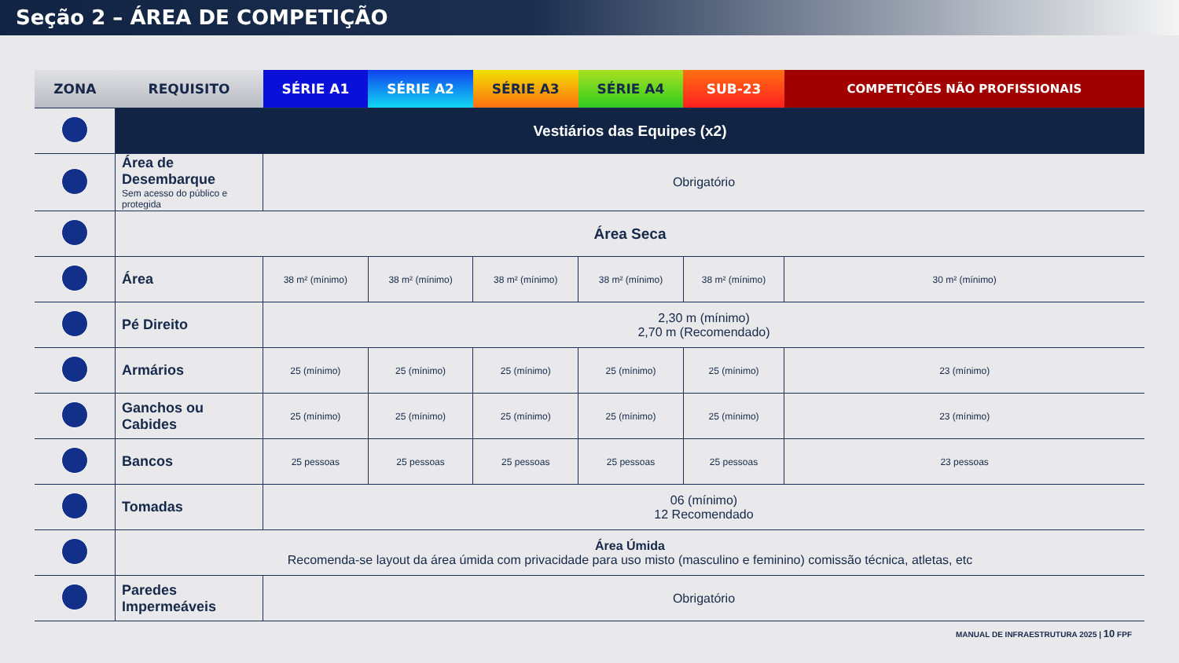Seção 2 – ÁREA DE COMPETIÇÃO
| ZONA | REQUISITO | SÉRIE A1 | SÉRIE A2 | SÉRIE A3 | SÉRIE A4 | SUB-23 | COMPETIÇÕES NÃO PROFISSIONAIS |
| --- | --- | --- | --- | --- | --- | --- | --- |
| | Vestiários das Equipes (x2) | | | | | | |
| | Área de Desembarque Sem acesso do público e protegida | Obrigatório | | | | | |
| | Área Seca | | | | | | |
| | Área | 38 m² (mínimo) | 38 m² (mínimo) | 38 m² (mínimo) | 38 m² (mínimo) | 38 m² (mínimo) | 30 m² (mínimo) |
| | Pé Direito | 2,30 m (mínimo) 2,70 m (Recomendado) | | | | | |
| | Armários | 25 (mínimo) | 25 (mínimo) | 25 (mínimo) | 25 (mínimo) | 25 (mínimo) | 23 (mínimo) |
| | Ganchos ou Cabides | 25 (mínimo) | 25 (mínimo) | 25 (mínimo) | 25 (mínimo) | 25 (mínimo) | 23 (mínimo) |
| | Bancos | 25 pessoas | 25 pessoas | 25 pessoas | 25 pessoas | 25 pessoas | 23 pessoas |
| | Tomadas | 06 (mínimo) 12 Recomendado | | | | | |
| | Área Úmida Recomenda-se layout da área úmida com privacidade para uso misto (masculino e feminino) comissão técnica, atletas, etc | | | | | | |
| | Paredes Impermeáveis | Obrigatório | | | | | |
MANUAL DE INFRAESTRUTURA 2025 | 10 FPF